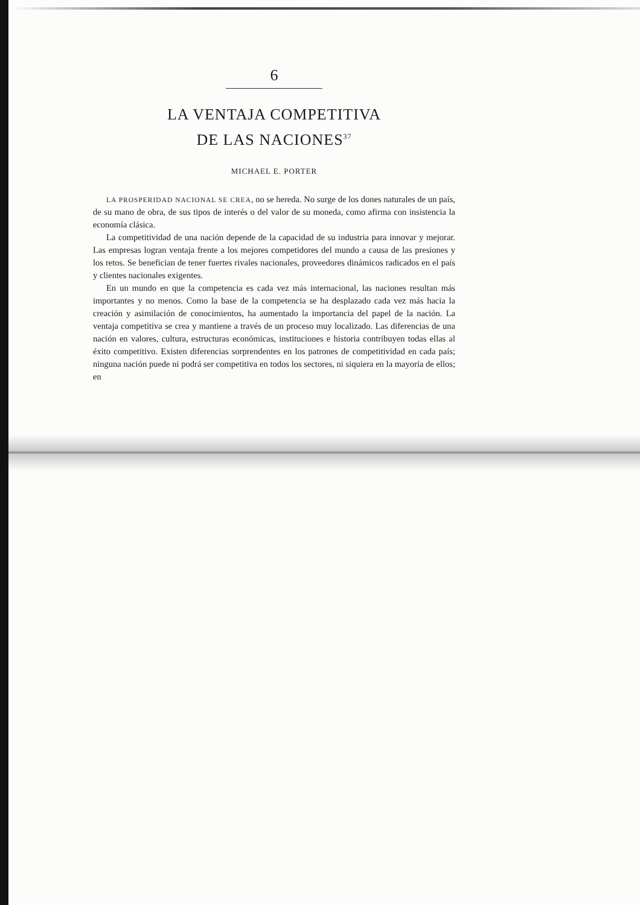6
LA VENTAJA COMPETITIVA
DE LAS NACIONES<sup>37</sup>
MICHAEL E. PORTER
LA PROSPERIDAD NACIONAL SE CREA, no se hereda. No surge de los dones naturales de un país, de su mano de obra, de sus tipos de interés o del valor de su moneda, como afirma con insistencia la economía clásica.
La competitividad de una nación depende de la capacidad de su industria para innovar y mejorar. Las empresas logran ventaja frente a los mejores competidores del mundo a causa de las presiones y los retos. Se benefician de tener fuertes rivales nacionales, proveedores dinámicos radicados en el país y clientes nacionales exigentes.
En un mundo en que la competencia es cada vez más internacional, las naciones resultan más importantes y no menos. Como la base de la competencia se ha desplazado cada vez más hacia la creación y asimilación de conocimientos, ha aumentado la importancia del papel de la nación. La ventaja competitiva se crea y mantiene a través de un proceso muy localizado. Las diferencias de una nación en valores, cultura, estructuras económicas, instituciones e historia contribuyen todas ellas al éxito competitivo. Existen diferencias sorprendentes en los patrones de competitividad en cada país; ninguna nación puede ni podrá ser competitiva en todos los sectores, ni siquiera en la mayoría de ellos; en